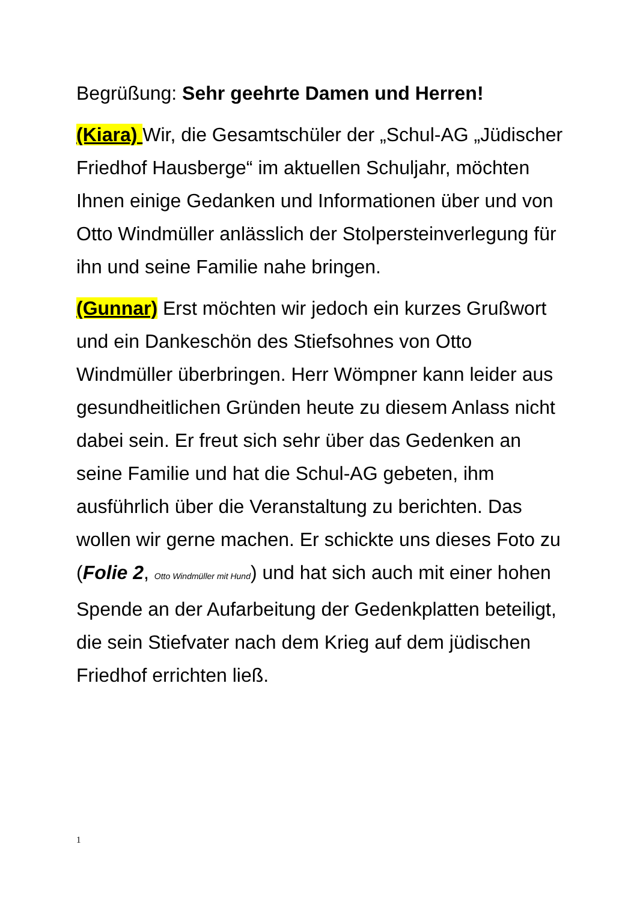Begrüßung: Sehr geehrte Damen und Herren!
(Kiara) Wir, die Gesamtschüler der „Schul-AG „Jüdischer Friedhof Hausberge“ im aktuellen Schuljahr, möchten Ihnen einige Gedanken und Informationen über und von Otto Windmüller anlässlich der Stolpersteinverlegung für ihn und seine Familie nahe bringen.
(Gunnar) Erst möchten wir jedoch ein kurzes Grußwort und ein Dankeschön des Stiefsohnes von Otto Windmüller überbringen. Herr Wömpner kann leider aus gesundheitlichen Gründen heute zu diesem Anlass nicht dabei sein. Er freut sich sehr über das Gedenken an seine Familie und hat die Schul-AG gebeten, ihm ausführlich über die Veranstaltung zu berichten. Das wollen wir gerne machen. Er schickte uns dieses Foto zu (Folie 2, Otto Windmüller mit Hund) und hat sich auch mit einer hohen Spende an der Aufarbeitung der Gedenkplatten beteiligt, die sein Stiefvater nach dem Krieg auf dem jüdischen Friedhof errichten ließ.
1